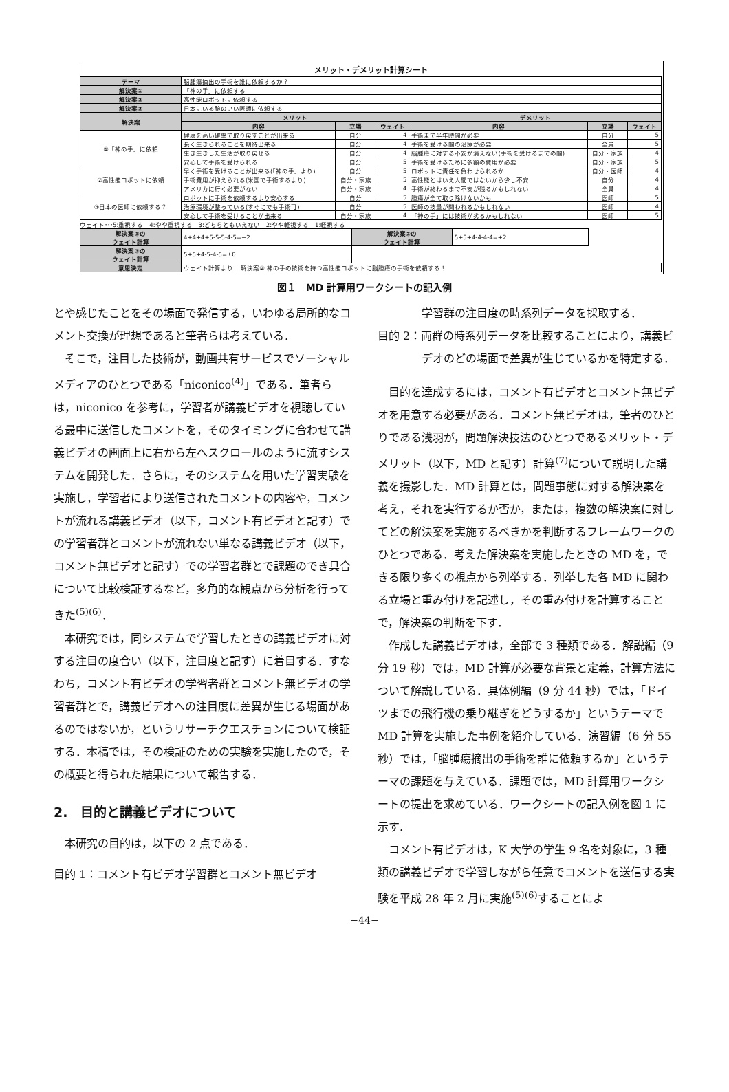メリット・デメリット計算シート
| テーマ | 脳腫瘍摘出の手術を誰に依頼するか？ | | | | | |
| 解決案① | 「神の手」に依頼する | | | | | |
| 解決案② | 高性能ロボットに依頼する | | | | | |
| 解決案③ | 日本にいる腕のいい医師に依頼する | | | | | |
| 解決案 | メリット | | | デメリット | | |
| | 内容 | 立場 | ウェイト | 内容 | 立場 | ウェイト |
| ①「神の手」に依頼 | 健康を高い確率で取り戻すことが出来る | 自分 | 4 | 手術まで半年時間が必要 | 自分 | 5 |
| | 長く生きられることを期待出来る | 自分 | 4 | 手術を受ける間の治療が必要 | 全員 | 5 |
| | 生き生きした生活が取り戻せる | 自分 | 4 | 脳腫瘍に対する不安が消えない(手術を受けるまでの間) | 自分・家族 | 4 |
| | 安心して手術を受けられる | 自分 | 5 | 手術を受けるために多額の費用が必要 | 自分・家族 | 5 |
| ②高性能ロボットに依頼 | 早く手術を受けることが出来る(「神の手」より) | 自分 | 5 | ロボットに責任を負わせられるか | 自分・医師 | 4 |
| | 手術費用が抑えられる(米国で手術するより) | 自分・家族 | 5 | 高性能とはいえ人間ではないから少し不安 | 自分 | 4 |
| | アメリカに行く必要がない | 自分・家族 | 4 | 手術が終わるまで不安が残るかもしれない | 全員 | 4 |
| ③日本の医師に依頼する？ | ロボットに手術を依頼するより安心する | 自分 | 5 | 腫瘍が全て取り除けないかも | 医師 | 5 |
| | 治療環境が整っている(すぐにでも手術可) | 自分 | 5 | 医師の技量が問われるかもしれない | 医師 | 4 |
| | 安心して手術を受けることが出来る | 自分・家族 | 4 | 「神の手」には技術が劣るかもしれない | 医師 | 5 |
ウェイト･･･5:重視する　4:やや重視する　3:どちらともいえない　2:やや軽視する　1:軽視する
| 解決案①の ウェイト計算 | 4+4+4+5-5-5-4-5=−2 | 解決案②の ウェイト計算 | 5+5+4-4-4-4=+2 | |
| 解決案③の ウェイト計算 | 5+5+4-5-4-5=±0 | | | |
| 意思決定 | ウェイト計算より… 解決案② 神の手の技術を持つ高性能ロボットに脳腫瘍の手術を依頼する！ | | | |
図１　MD 計算用ワークシートの記入例
とや感じたことをその場面で発信する，いわゆる局所的なコメント交換が理想であると筆者らは考えている．
そこで，注目した技術が，動画共有サービスでソーシャルメディアのひとつである「niconico<sup>(4)</sup>」である．筆者らは，niconico を参考に，学習者が講義ビデオを視聴している最中に送信したコメントを，そのタイミングに合わせて講義ビデオの画面上に右から左へスクロールのように流すシステムを開発した．さらに，そのシステムを用いた学習実験を実施し，学習者により送信されたコメントの内容や，コメントが流れる講義ビデオ（以下，コメント有ビデオと記す）での学習者群とコメントが流れない単なる講義ビデオ（以下，コメント無ビデオと記す）での学習者群とで課題のでき具合について比較検証するなど，多角的な観点から分析を行ってきた<sup>(5)(6)</sup>．
本研究では，同システムで学習したときの講義ビデオに対する注目の度合い（以下，注目度と記す）に着目する．すなわち，コメント有ビデオの学習者群とコメント無ビデオの学習者群とで，講義ビデオへの注目度に差異が生じる場面があるのではないか，というリサーチクエスチョンについて検証する．本稿では，その検証のための実験を実施したので，その概要と得られた結果について報告する．
2.　目的と講義ビデオについて
本研究の目的は，以下の 2 点である．
目的 1：コメント有ビデオ学習群とコメント無ビデオ
学習群の注目度の時系列データを採取する．
目的 2：両群の時系列データを比較することにより，講義ビデオのどの場面で差異が生じているかを特定する．
目的を達成するには，コメント有ビデオとコメント無ビデオを用意する必要がある．コメント無ビデオは，筆者のひとりである浅羽が，問題解決技法のひとつであるメリット・デメリット（以下，MD と記す）計算<sup>(7)</sup>について説明した講義を撮影した．MD 計算とは，問題事態に対する解決案を考え，それを実行するか否か，または，複数の解決案に対してどの解決案を実施するべきかを判断するフレームワークのひとつである．考えた解決案を実施したときの MD を，できる限り多くの視点から列挙する．列挙した各 MD に関わる立場と重み付けを記述し，その重み付けを計算することで，解決案の判断を下す．
作成した講義ビデオは，全部で 3 種類である．解説編（9 分 19 秒）では，MD 計算が必要な背景と定義，計算方法について解説している．具体例編（9 分 44 秒）では，「ドイツまでの飛行機の乗り継ぎをどうするか」というテーマで MD 計算を実施した事例を紹介している．演習編（6 分 55 秒）では，「脳腫瘍摘出の手術を誰に依頼するか」というテーマの課題を与えている．課題では，MD 計算用ワークシートの提出を求めている．ワークシートの記入例を図 1 に示す．
コメント有ビデオは，K 大学の学生 9 名を対象に，3 種類の講義ビデオで学習しながら任意でコメントを送信する実験を平成 28 年 2 月に実施<sup>(5)(6)</sup>することによ
−44−